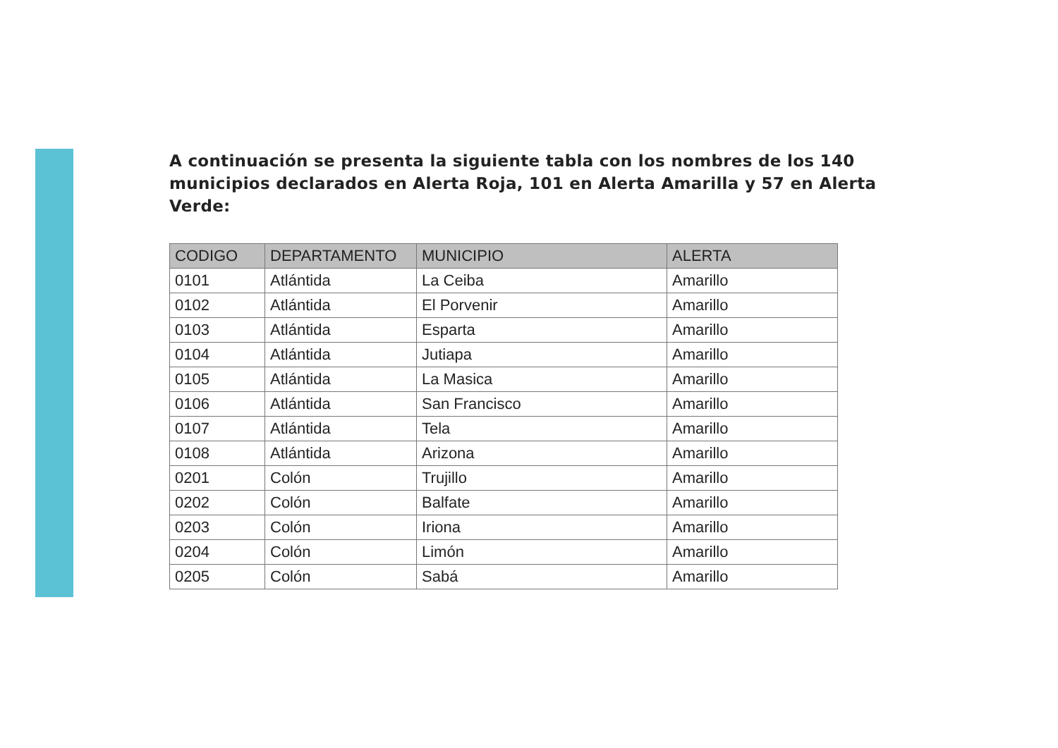A continuación se presenta la siguiente tabla con los nombres de los 140 municipios declarados en Alerta Roja, 101 en Alerta Amarilla y 57 en Alerta Verde:
| CODIGO | DEPARTAMENTO | MUNICIPIO | ALERTA |
| --- | --- | --- | --- |
| 0101 | Atlántida | La Ceiba | Amarillo |
| 0102 | Atlántida | El Porvenir | Amarillo |
| 0103 | Atlántida | Esparta | Amarillo |
| 0104 | Atlántida | Jutiapa | Amarillo |
| 0105 | Atlántida | La Masica | Amarillo |
| 0106 | Atlántida | San Francisco | Amarillo |
| 0107 | Atlántida | Tela | Amarillo |
| 0108 | Atlántida | Arizona | Amarillo |
| 0201 | Colón | Trujillo | Amarillo |
| 0202 | Colón | Balfate | Amarillo |
| 0203 | Colón | Iriona | Amarillo |
| 0204 | Colón | Limón | Amarillo |
| 0205 | Colón | Sabá | Amarillo |